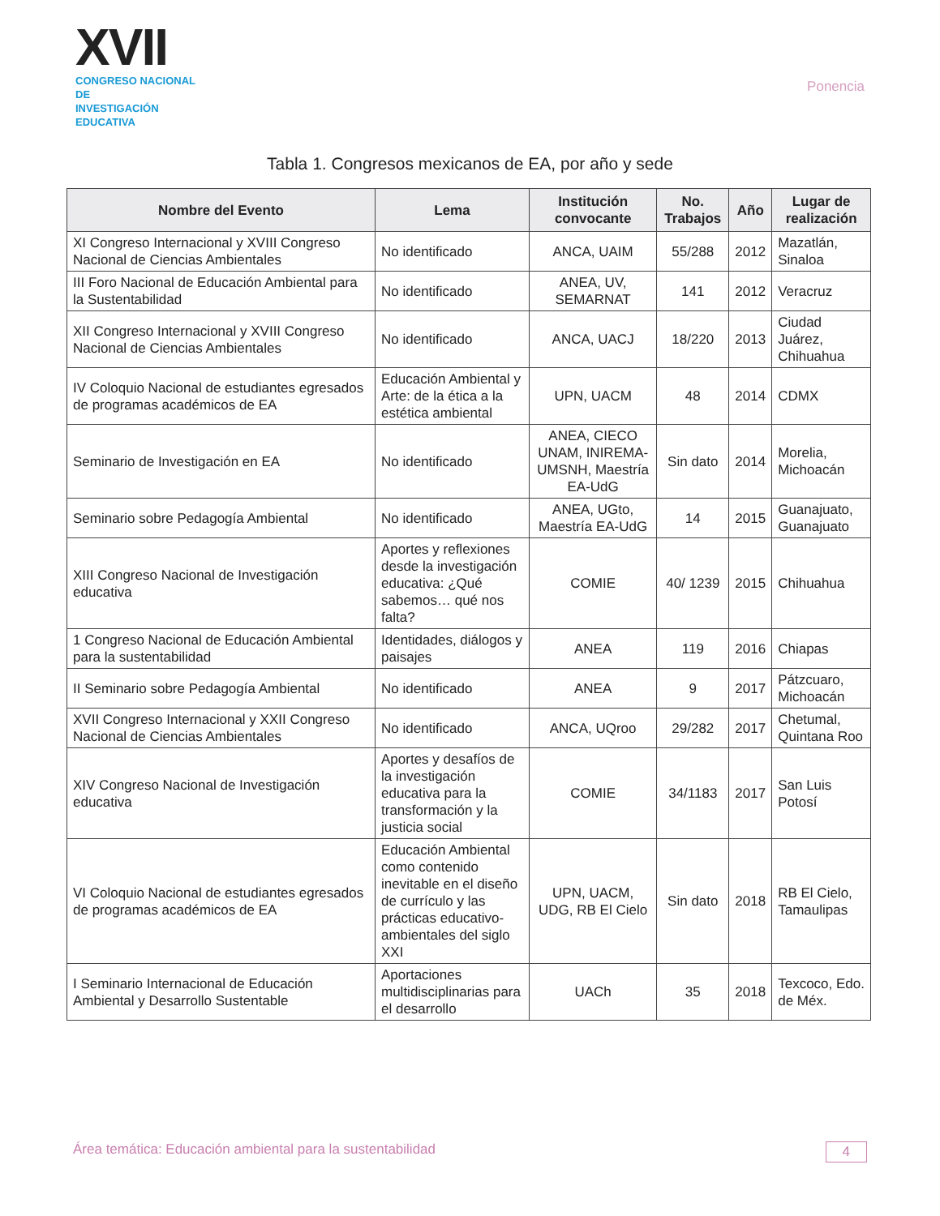XVII
CONGRESO NACIONAL DE
INVESTIGACIÓN EDUCATIVA
Ponencia
Tabla 1. Congresos mexicanos de EA, por año y sede
| Nombre del Evento | Lema | Institución convocante | No. Trabajos | Año | Lugar de realización |
| --- | --- | --- | --- | --- | --- |
| XI Congreso Internacional y XVIII Congreso Nacional de Ciencias Ambientales | No identificado | ANCA, UAIM | 55/288 | 2012 | Mazatlán, Sinaloa |
| III Foro Nacional de Educación Ambiental para la Sustentabilidad | No identificado | ANEA, UV, SEMARNAT | 141 | 2012 | Veracruz |
| XII Congreso Internacional y XVIII Congreso Nacional de Ciencias Ambientales | No identificado | ANCA, UACJ | 18/220 | 2013 | Ciudad Juárez, Chihuahua |
| IV Coloquio Nacional de estudiantes egresados de programas académicos de EA | Educación Ambiental y Arte: de la ética a la estética ambiental | UPN, UACM | 48 | 2014 | CDMX |
| Seminario de Investigación en EA | No identificado | ANEA, CIECO UNAM, INIREMA- UMSNH, Maestría EA-UdG | Sin dato | 2014 | Morelia, Michoacán |
| Seminario sobre Pedagogía Ambiental | No identificado | ANEA, UGto, Maestría EA-UdG | 14 | 2015 | Guanajuato, Guanajuato |
| XIII Congreso Nacional de Investigación educativa | Aportes y reflexiones desde la investigación educativa: ¿Qué sabemos… qué nos falta? | COMIE | 40/ 1239 | 2015 | Chihuahua |
| 1 Congreso Nacional de Educación Ambiental para la sustentabilidad | Identidades, diálogos y paisajes | ANEA | 119 | 2016 | Chiapas |
| II Seminario sobre Pedagogía Ambiental | No identificado | ANEA | 9 | 2017 | Pátzcuaro, Michoacán |
| XVII Congreso Internacional y XXII Congreso Nacional de Ciencias Ambientales | No identificado | ANCA, UQroo | 29/282 | 2017 | Chetumal, Quintana Roo |
| XIV Congreso Nacional de Investigación educativa | Aportes y desafíos de la investigación educativa para la transformación y la justicia social | COMIE | 34/1183 | 2017 | San Luis Potosí |
| VI Coloquio Nacional de estudiantes egresados de programas académicos de EA | Educación Ambiental como contenido inevitable en el diseño de currículo y las prácticas educativo-ambientales del siglo XXI | UPN, UACM, UDG, RB El Cielo | Sin dato | 2018 | RB El Cielo, Tamaulipas |
| I Seminario Internacional de Educación Ambiental y Desarrollo Sustentable | Aportaciones multidisciplinarias para el desarrollo | UACh | 35 | 2018 | Texcoco, Edo. de Méx. |
Área temática: Educación ambiental para la sustentabilidad 4